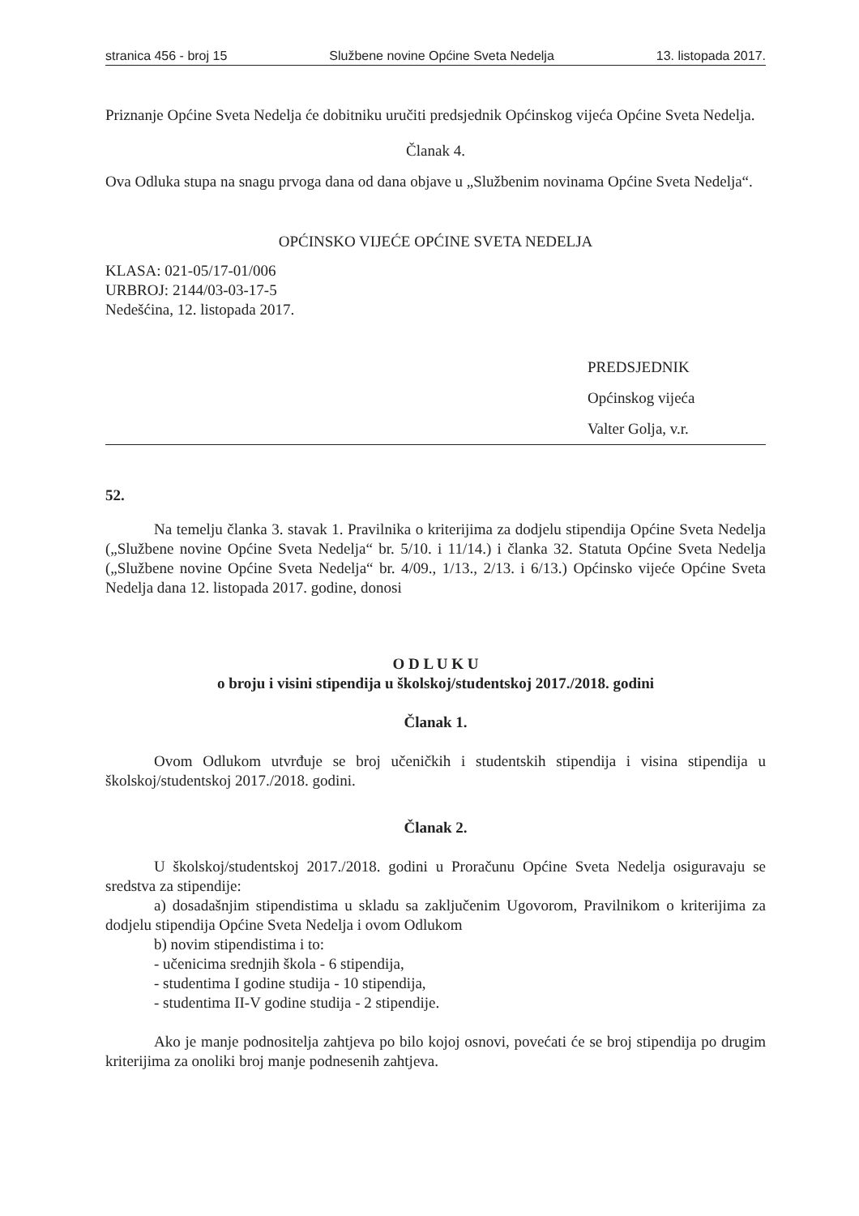stranica 456 - broj 15 Službene novine Općine Sveta Nedelja 13. listopada 2017.
Priznanje Općine Sveta Nedelja će dobitniku uručiti predsjednik Općinskog vijeća Općine Sveta Nedelja.
Članak 4.
Ova Odluka stupa na snagu prvoga dana od dana objave u „Službenim novinama Općine Sveta Nedelja“.
OPĆINSKO VIJEĆE OPĆINE SVETA NEDELJA
KLASA: 021-05/17-01/006
URBROJ: 2144/03-03-17-5
Nedešćina, 12. listopada 2017.
PREDSJEDNIK
Općinskog vijeća
Valter Golja, v.r.
52.
Na temelju članka 3. stavak 1. Pravilnika o kriterijima za dodjelu stipendija Općine Sveta Nedelja („Službene novine Općine Sveta Nedelja“ br. 5/10. i 11/14.) i članka 32. Statuta Općine Sveta Nedelja („Službene novine Općine Sveta Nedelja“ br. 4/09., 1/13., 2/13. i 6/13.) Općinsko vijeće Općine Sveta Nedelja dana 12. listopada 2017. godine, donosi
O D L U K U
o broju i visini stipendija u školskoj/studentskoj 2017./2018. godini
Članak 1.
Ovom Odlukom utvrđuje se broj učeničkih i studentskih stipendija i visina stipendija u školskoj/studentskoj 2017./2018. godini.
Članak 2.
U školskoj/studentskoj 2017./2018. godini u Proračunu Općine Sveta Nedelja osiguravaju se sredstva za stipendije:
a) dosadašnjim stipendistima u skladu sa zaključenim Ugovorom, Pravilnikom o kriterijima za dodjelu stipendija Općine Sveta Nedelja i ovom Odlukom
b) novim stipendistima i to:
- učenicima srednjih škola - 6 stipendija,
- studentima I godine studija - 10 stipendija,
- studentima II-V godine studija - 2 stipendije.
Ako je manje podnositelja zahtjeva po bilo kojoj osnovi, povećati će se broj stipendija po drugim kriterijima za onoliki broj manje podnesenih zahtjeva.